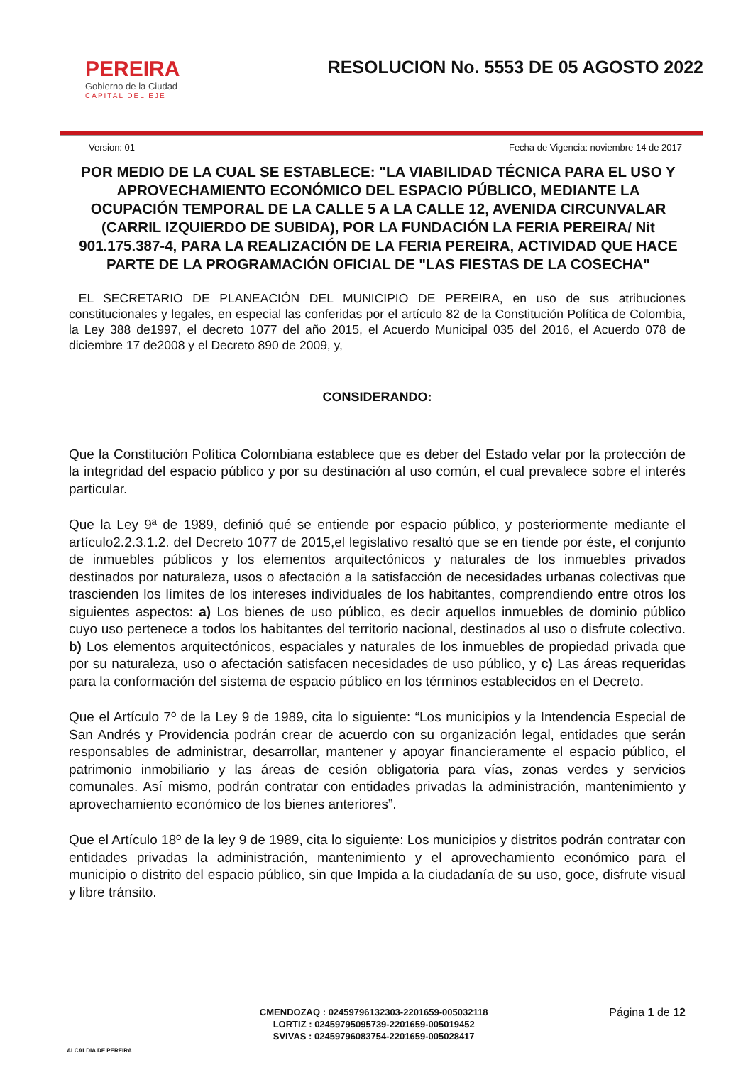PEREIRA
Gobierno de la Ciudad
CAPITAL DEL EJE
RESOLUCION No. 5553 DE 05 AGOSTO 2022
Version: 01 Fecha de Vigencia: noviembre 14 de 2017
POR MEDIO DE LA CUAL SE ESTABLECE: "LA VIABILIDAD TÉCNICA PARA EL USO Y APROVECHAMIENTO ECONÓMICO DEL ESPACIO PÚBLICO, MEDIANTE LA OCUPACIÓN TEMPORAL DE LA CALLE 5 A LA CALLE 12, AVENIDA CIRCUNVALAR (CARRIL IZQUIERDO DE SUBIDA), POR LA FUNDACIÓN LA FERIA PEREIRA/ Nit 901.175.387-4, PARA LA REALIZACIÓN DE LA FERIA PEREIRA, ACTIVIDAD QUE HACE PARTE DE LA PROGRAMACIÓN OFICIAL DE "LAS FIESTAS DE LA COSECHA"
EL SECRETARIO DE PLANEACIÓN DEL MUNICIPIO DE PEREIRA, en uso de sus atribuciones constitucionales y legales, en especial las conferidas por el artículo 82 de la Constitución Política de Colombia, la Ley 388 de1997, el decreto 1077 del año 2015, el Acuerdo Municipal 035 del 2016, el Acuerdo 078 de diciembre 17 de2008 y el Decreto 890 de 2009, y,
CONSIDERANDO:
Que la Constitución Política Colombiana establece que es deber del Estado velar por la protección de la integridad del espacio público y por su destinación al uso común, el cual prevalece sobre el interés particular.
Que la Ley 9ª de 1989, definió qué se entiende por espacio público, y posteriormente mediante el artículo2.2.3.1.2. del Decreto 1077 de 2015,el legislativo resaltó que se en tiende por éste, el conjunto de inmuebles públicos y los elementos arquitectónicos y naturales de los inmuebles privados destinados por naturaleza, usos o afectación a la satisfacción de necesidades urbanas colectivas que trascienden los límites de los intereses individuales de los habitantes, comprendiendo entre otros los siguientes aspectos: a) Los bienes de uso público, es decir aquellos inmuebles de dominio público cuyo uso pertenece a todos los habitantes del territorio nacional, destinados al uso o disfrute colectivo. b) Los elementos arquitectónicos, espaciales y naturales de los inmuebles de propiedad privada que por su naturaleza, uso o afectación satisfacen necesidades de uso público, y c) Las áreas requeridas para la conformación del sistema de espacio público en los términos establecidos en el Decreto.
Que el Artículo 7º de la Ley 9 de 1989, cita lo siguiente: “Los municipios y la Intendencia Especial de San Andrés y Providencia podrán crear de acuerdo con su organización legal, entidades que serán responsables de administrar, desarrollar, mantener y apoyar financieramente el espacio público, el patrimonio inmobiliario y las áreas de cesión obligatoria para vías, zonas verdes y servicios comunales. Así mismo, podrán contratar con entidades privadas la administración, mantenimiento y aprovechamiento económico de los bienes anteriores”.
Que el Artículo 18º de la ley 9 de 1989, cita lo siguiente: Los municipios y distritos podrán contratar con entidades privadas la administración, mantenimiento y el aprovechamiento económico para el municipio o distrito del espacio público, sin que Impida a la ciudadanía de su uso, goce, disfrute visual y libre tránsito.
ALCALDIA DE PEREIRA
CMENDOZAQ : 02459796132303-2201659-005032118
LORTIZ : 02459795095739-2201659-005019452
SVIVAS : 02459796083754-2201659-005028417
Página 1 de 12